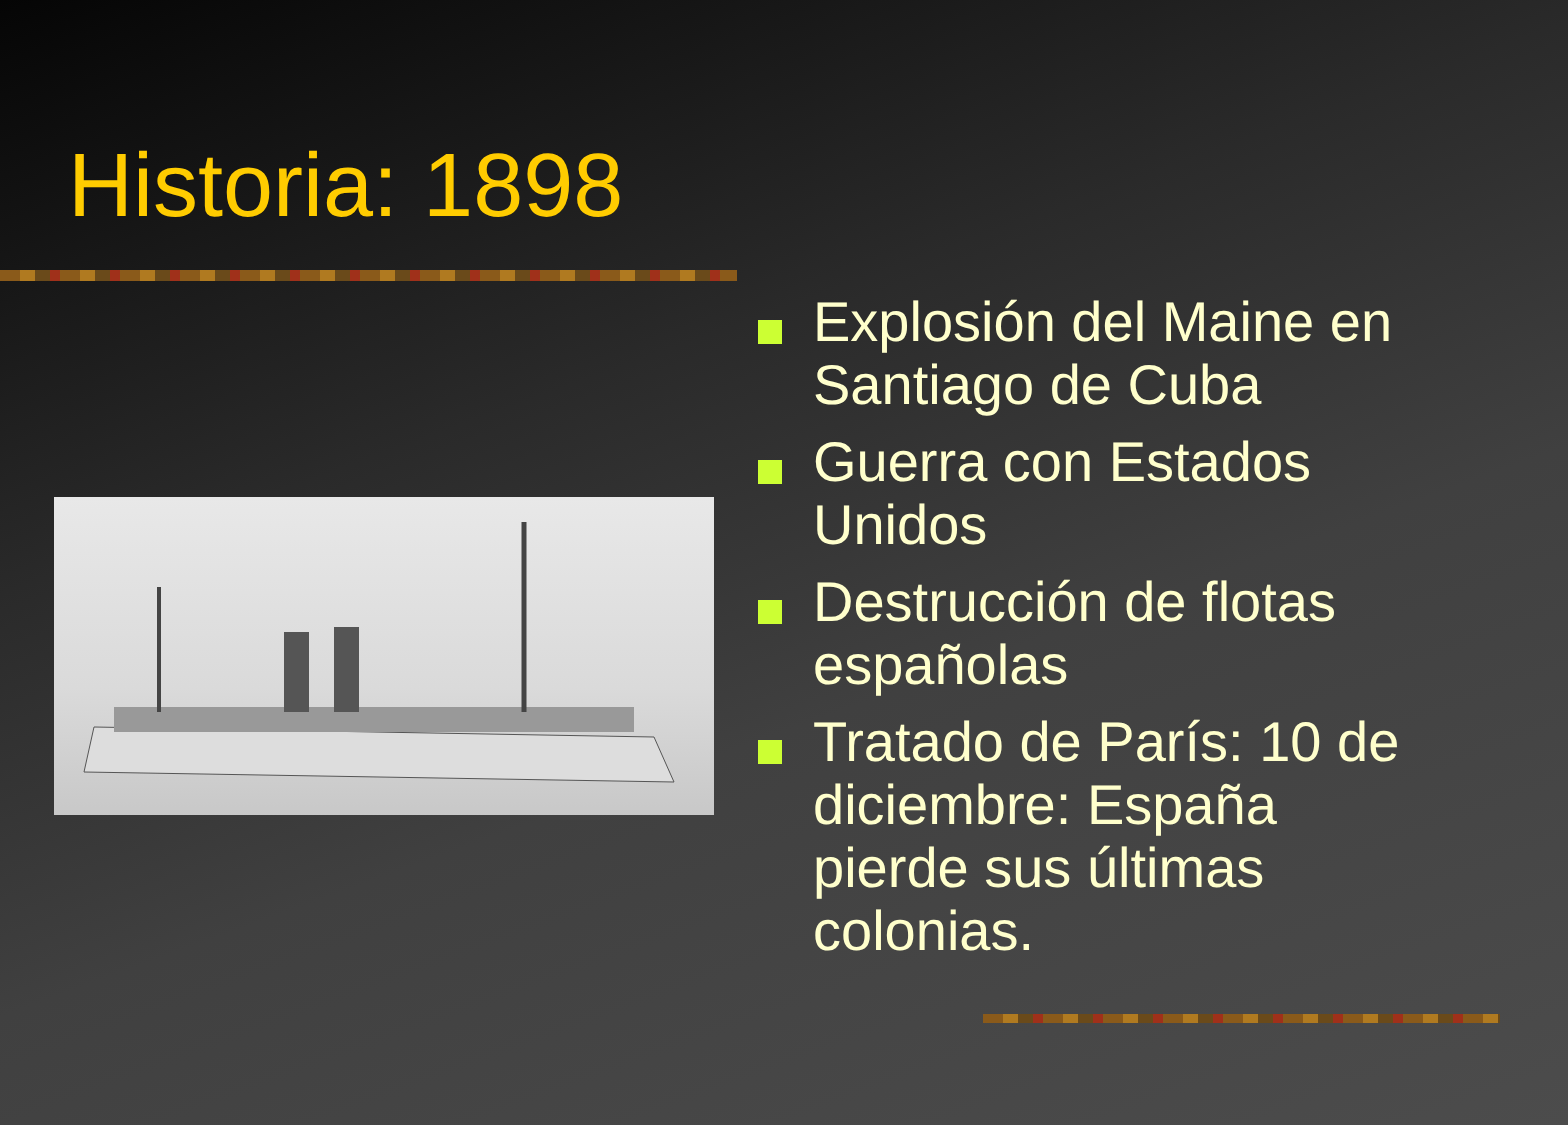Historia: 1898
Explosión del Maine en Santiago de Cuba
Guerra con Estados Unidos
Destrucción de flotas españolas
Tratado de París: 10 de diciembre: España pierde sus últimas colonias.